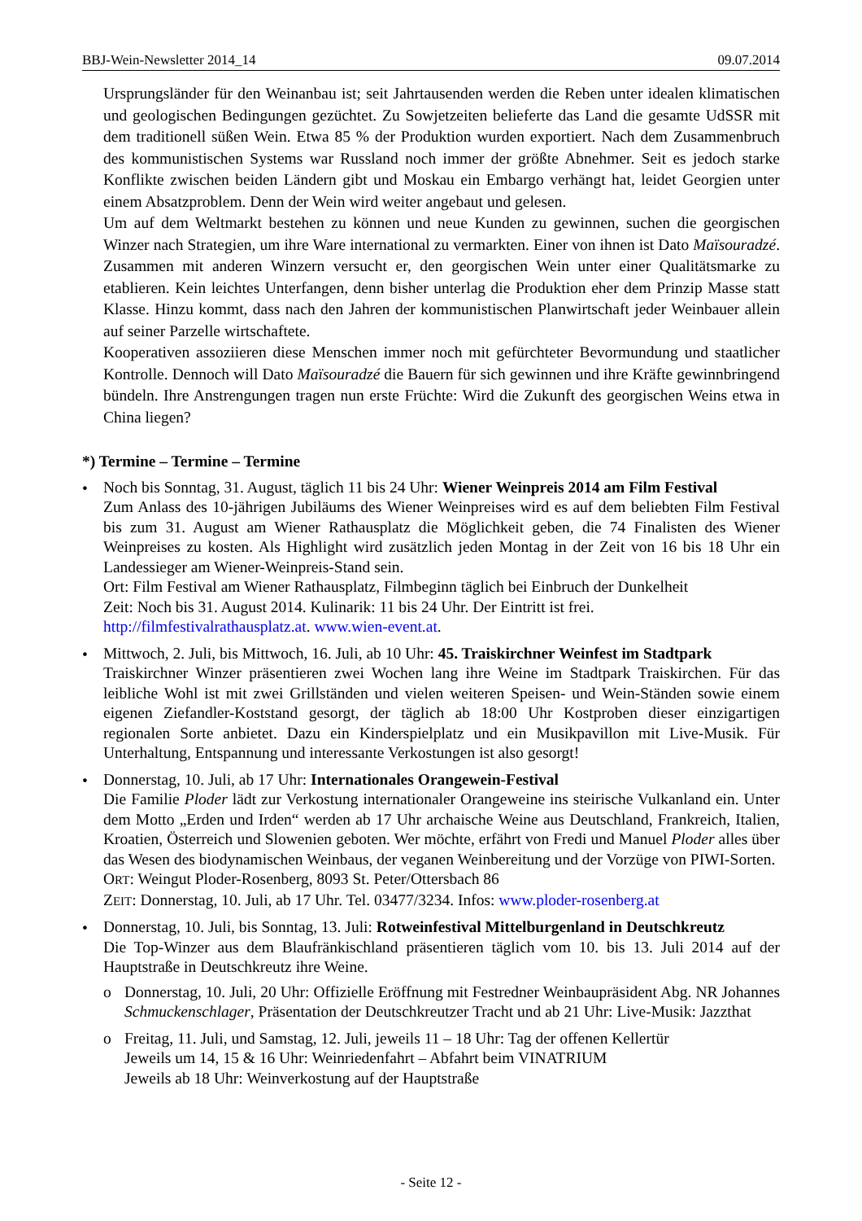BBJ-Wein-Newsletter 2014_14 09.07.2014
Ursprungsländer für den Weinanbau ist; seit Jahrtausenden werden die Reben unter idealen klimatischen und geologischen Bedingungen gezüchtet. Zu Sowjetzeiten belieferte das Land die gesamte UdSSR mit dem traditionell süßen Wein. Etwa 85 % der Produktion wurden exportiert. Nach dem Zusammenbruch des kommunistischen Systems war Russland noch immer der größte Abnehmer. Seit es jedoch starke Konflikte zwischen beiden Ländern gibt und Moskau ein Embargo verhängt hat, leidet Georgien unter einem Absatzproblem. Denn der Wein wird weiter angebaut und gelesen.
Um auf dem Weltmarkt bestehen zu können und neue Kunden zu gewinnen, suchen die georgischen Winzer nach Strategien, um ihre Ware international zu vermarkten. Einer von ihnen ist Dato Maïsouradzé. Zusammen mit anderen Winzern versucht er, den georgischen Wein unter einer Qualitätsmarke zu etablieren. Kein leichtes Unterfangen, denn bisher unterlag die Produktion eher dem Prinzip Masse statt Klasse. Hinzu kommt, dass nach den Jahren der kommunistischen Planwirtschaft jeder Weinbauer allein auf seiner Parzelle wirtschaftete.
Kooperativen assoziieren diese Menschen immer noch mit gefürchteter Bevormundung und staatlicher Kontrolle. Dennoch will Dato Maïsouradzé die Bauern für sich gewinnen und ihre Kräfte gewinnbringend bündeln. Ihre Anstrengungen tragen nun erste Früchte: Wird die Zukunft des georgischen Weins etwa in China liegen?
*) Termine – Termine – Termine
•
Noch bis Sonntag, 31. August, täglich 11 bis 24 Uhr: Wiener Weinpreis 2014 am Film Festival
Zum Anlass des 10-jährigen Jubiläums des Wiener Weinpreises wird es auf dem beliebten Film Festival bis zum 31. August am Wiener Rathausplatz die Möglichkeit geben, die 74 Finalisten des Wiener Weinpreises zu kosten. Als Highlight wird zusätzlich jeden Montag in der Zeit von 16 bis 18 Uhr ein Landessieger am Wiener-Weinpreis-Stand sein.
Ort: Film Festival am Wiener Rathausplatz, Filmbeginn täglich bei Einbruch der Dunkelheit
Zeit: Noch bis 31. August 2014. Kulinarik: 11 bis 24 Uhr. Der Eintritt ist frei.
http://filmfestivalrathausplatz.at. www.wien-event.at.
•
Mittwoch, 2. Juli, bis Mittwoch, 16. Juli, ab 10 Uhr: 45. Traiskirchner Weinfest im Stadtpark
Traiskirchner Winzer präsentieren zwei Wochen lang ihre Weine im Stadtpark Traiskirchen. Für das leibliche Wohl ist mit zwei Grillständen und vielen weiteren Speisen- und Wein-Ständen sowie einem eigenen Ziefandler-Koststand gesorgt, der täglich ab 18:00 Uhr Kostproben dieser einzigartigen regionalen Sorte anbietet. Dazu ein Kinderspielplatz und ein Musikpavillon mit Live-Musik. Für Unterhaltung, Entspannung und interessante Verkostungen ist also gesorgt!
•
Donnerstag, 10. Juli, ab 17 Uhr: Internationales Orangewein-Festival
Die Familie Ploder lädt zur Verkostung internationaler Orangeweine ins steirische Vulkanland ein. Unter dem Motto „Erden und Irden“ werden ab 17 Uhr archaische Weine aus Deutschland, Frankreich, Italien, Kroatien, Österreich und Slowenien geboten. Wer möchte, erfährt von Fredi und Manuel Ploder alles über das Wesen des biodynamischen Weinbaus, der veganen Weinbereitung und der Vorzüge von PIWI-Sorten.
ORT: Weingut Ploder-Rosenberg, 8093 St. Peter/Ottersbach 86
ZEIT: Donnerstag, 10. Juli, ab 17 Uhr. Tel. 03477/3234. Infos: www.ploder-rosenberg.at
•
Donnerstag, 10. Juli, bis Sonntag, 13. Juli: Rotweinfestival Mittelburgenland in Deutschkreutz
Die Top-Winzer aus dem Blaufränkischland präsentieren täglich vom 10. bis 13. Juli 2014 auf der Hauptstraße in Deutschkreutz ihre Weine.
o
Donnerstag, 10. Juli, 20 Uhr: Offizielle Eröffnung mit Festredner Weinbaupräsident Abg. NR Johannes Schmuckenschlager, Präsentation der Deutschkreutzer Tracht und ab 21 Uhr: Live-Musik: Jazzthat
o
Freitag, 11. Juli, und Samstag, 12. Juli, jeweils 11 – 18 Uhr: Tag der offenen Kellertür
Jeweils um 14, 15 & 16 Uhr: Weinriedenfahrt – Abfahrt beim VINATRIUM
Jeweils ab 18 Uhr: Weinverkostung auf der Hauptstraße
- Seite 12 -